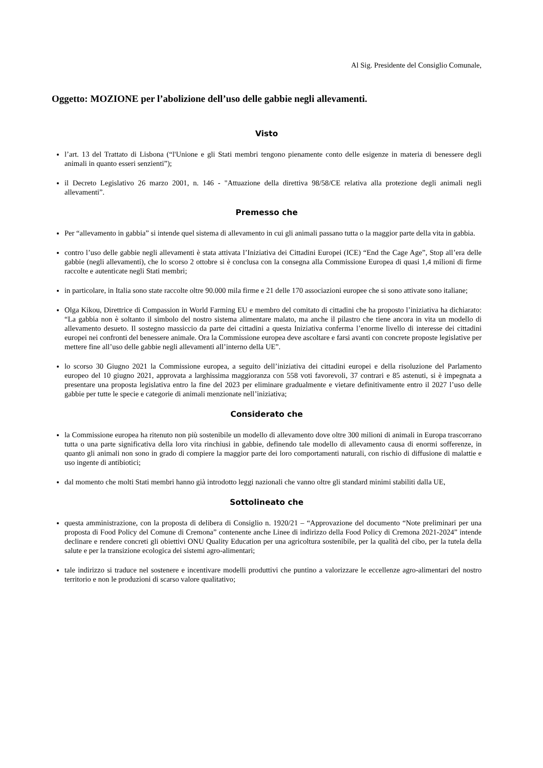Al Sig. Presidente del Consiglio Comunale,
Oggetto: MOZIONE per l’abolizione dell’uso delle gabbie negli allevamenti.
Visto
l’art. 13 del Trattato di Lisbona (“l'Unione e gli Stati membri tengono pienamente conto delle esigenze in materia di benessere degli animali in quanto esseri senzienti”);
il Decreto Legislativo 26 marzo 2001, n. 146 - "Attuazione della direttiva 98/58/CE relativa alla protezione degli animali negli allevamenti”.
Premesso che
Per “allevamento in gabbia” si intende quel sistema di allevamento in cui gli animali passano tutta o la maggior parte della vita in gabbia.
contro l’uso delle gabbie negli allevamenti è stata attivata l’Iniziativa dei Cittadini Europei (ICE) “End the Cage Age”, Stop all’era delle gabbie (negli allevamenti), che lo scorso 2 ottobre si è conclusa con la consegna alla Commissione Europea di quasi 1,4 milioni di firme raccolte e autenticate negli Stati membri;
in particolare, in Italia sono state raccolte oltre 90.000 mila firme e 21 delle 170 associazioni europee che si sono attivate sono italiane;
Olga Kikou, Direttrice di Compassion in World Farming EU e membro del comitato di cittadini che ha proposto l’iniziativa ha dichiarato: “La gabbia non è soltanto il simbolo del nostro sistema alimentare malato, ma anche il pilastro che tiene ancora in vita un modello di allevamento desueto. Il sostegno massiccio da parte dei cittadini a questa Iniziativa conferma l’enorme livello di interesse dei cittadini europei nei confronti del benessere animale. Ora la Commissione europea deve ascoltare e farsi avanti con concrete proposte legislative per mettere fine all’uso delle gabbie negli allevamenti all’interno della UE”.
lo scorso 30 Giugno 2021 la Commissione europea, a seguito dell’iniziativa dei cittadini europei e della risoluzione del Parlamento europeo del 10 giugno 2021, approvata a larghissima maggioranza con 558 voti favorevoli, 37 contrari e 85 astenuti, si è impegnata a presentare una proposta legislativa entro la fine del 2023 per eliminare gradualmente e vietare definitivamente entro il 2027 l’uso delle gabbie per tutte le specie e categorie di animali menzionate nell’iniziativa;
Considerato che
la Commissione europea ha ritenuto non più sostenibile un modello di allevamento dove oltre 300 milioni di animali in Europa trascorrano tutta o una parte significativa della loro vita rinchiusi in gabbie, definendo tale modello di allevamento causa di enormi sofferenze, in quanto gli animali non sono in grado di compiere la maggior parte dei loro comportamenti naturali, con rischio di diffusione di malattie e uso ingente di antibiotici;
dal momento che molti Stati membri hanno già introdotto leggi nazionali che vanno oltre gli standard minimi stabiliti dalla UE,
Sottolineato che
questa amministrazione, con la proposta di delibera di Consiglio n. 1920/21 – “Approvazione del documento “Note preliminari per una proposta di Food Policy del Comune di Cremona” contenente anche Linee di indirizzo della Food Policy di Cremona 2021-2024” intende declinare e rendere concreti gli obiettivi ONU Quality Education per una agricoltura sostenibile, per la qualità del cibo, per la tutela della salute e per la transizione ecologica dei sistemi agro-alimentari;
tale indirizzo si traduce nel sostenere e incentivare modelli produttivi che puntino a valorizzare le eccellenze agro-alimentari del nostro territorio e non le produzioni di scarso valore qualitativo;